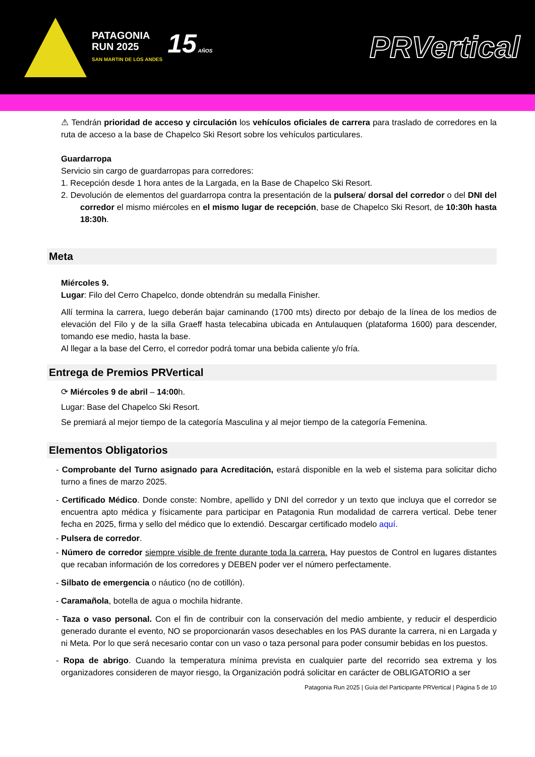PATAGONIA
RUN 2025
SAN MARTIN DE LOS ANDES
15 AÑOS
PRVertical
⚠ Tendrán prioridad de acceso y circulación los vehículos oficiales de carrera para traslado de corredores en la ruta de acceso a la base de Chapelco Ski Resort sobre los vehículos particulares.
Guardarropa
Servicio sin cargo de guardarropas para corredores:
1. Recepción desde 1 hora antes de la Largada, en la Base de Chapelco Ski Resort.
2. Devolución de elementos del guardarropa contra la presentación de la pulsera/ dorsal del corredor o del DNI del corredor el mismo miércoles en el mismo lugar de recepción, base de Chapelco Ski Resort, de 10:30h hasta 18:30h.
Meta
Miércoles 9.
Lugar: Filo del Cerro Chapelco, donde obtendrán su medalla Finisher.
Allí termina la carrera, luego deberán bajar caminando (1700 mts) directo por debajo de la línea de los medios de elevación del Filo y de la silla Graeff hasta telecabina ubicada en Antulauquen (plataforma 1600) para descender, tomando ese medio, hasta la base.
Al llegar a la base del Cerro, el corredor podrá tomar una bebida caliente y/o fría.
Entrega de Premios PRVertical
⟳ Miércoles 9 de abril – 14:00h.
Lugar: Base del Chapelco Ski Resort.
Se premiará al mejor tiempo de la categoría Masculina y al mejor tiempo de la categoría Femenina.
Elementos Obligatorios
- Comprobante del Turno asignado para Acreditación, estará disponible en la web el sistema para solicitar dicho turno a fines de marzo 2025.
- Certificado Médico. Donde conste: Nombre, apellido y DNI del corredor y un texto que incluya que el corredor se encuentra apto médica y físicamente para participar en Patagonia Run modalidad de carrera vertical. Debe tener fecha en 2025, firma y sello del médico que lo extendió. Descargar certificado modelo aquí.
- Pulsera de corredor.
- Número de corredor siempre visible de frente durante toda la carrera. Hay puestos de Control en lugares distantes que recaban información de los corredores y DEBEN poder ver el número perfectamente.
- Silbato de emergencia o náutico (no de cotillón).
- Caramañola, botella de agua o mochila hidrante.
- Taza o vaso personal. Con el fin de contribuir con la conservación del medio ambiente, y reducir el desperdicio generado durante el evento, NO se proporcionarán vasos desechables en los PAS durante la carrera, ni en Largada y ni Meta. Por lo que será necesario contar con un vaso o taza personal para poder consumir bebidas en los puestos.
- Ropa de abrigo. Cuando la temperatura mínima prevista en cualquier parte del recorrido sea extrema y los organizadores consideren de mayor riesgo, la Organización podrá solicitar en carácter de OBLIGATORIO a ser
Patagonia Run 2025 | Guía del Participante PRVertical | Página 5 de 10